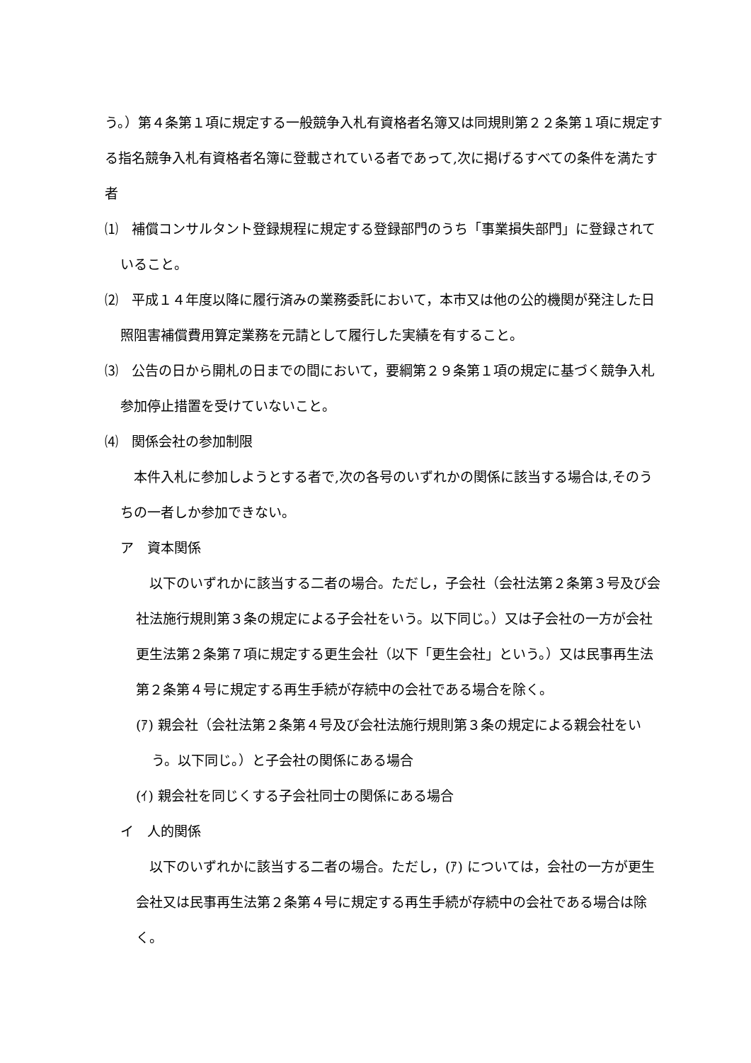う。）第４条第１項に規定する一般競争入札有資格者名簿又は同規則第２２条第１項に規定する指名競争入札有資格者名簿に登載されている者であって,次に掲げるすべての条件を満たす者
⑴　補償コンサルタント登録規程に規定する登録部門のうち「事業損失部門」に登録されていること。
⑵　平成１４年度以降に履行済みの業務委託において，本市又は他の公的機関が発注した日照阻害補償費用算定業務を元請として履行した実績を有すること。
⑶　公告の日から開札の日までの間において，要綱第２９条第１項の規定に基づく競争入札参加停止措置を受けていないこと。
⑷　関係会社の参加制限
　本件入札に参加しようとする者で,次の各号のいずれかの関係に該当する場合は,そのうちの一者しか参加できない。
ア　資本関係
　以下のいずれかに該当する二者の場合。ただし，子会社（会社法第２条第３号及び会社法施行規則第３条の規定による子会社をいう。以下同じ。）又は子会社の一方が会社更生法第２条第７項に規定する更生会社（以下「更生会社」という。）又は民事再生法第２条第４号に規定する再生手続が存続中の会社である場合を除く。
(ｱ) 親会社（会社法第２条第４号及び会社法施行規則第３条の規定による親会社をいう。以下同じ。）と子会社の関係にある場合
(ｲ) 親会社を同じくする子会社同士の関係にある場合
イ　人的関係
　以下のいずれかに該当する二者の場合。ただし，(ｱ) については，会社の一方が更生会社又は民事再生法第２条第４号に規定する再生手続が存続中の会社である場合は除く。